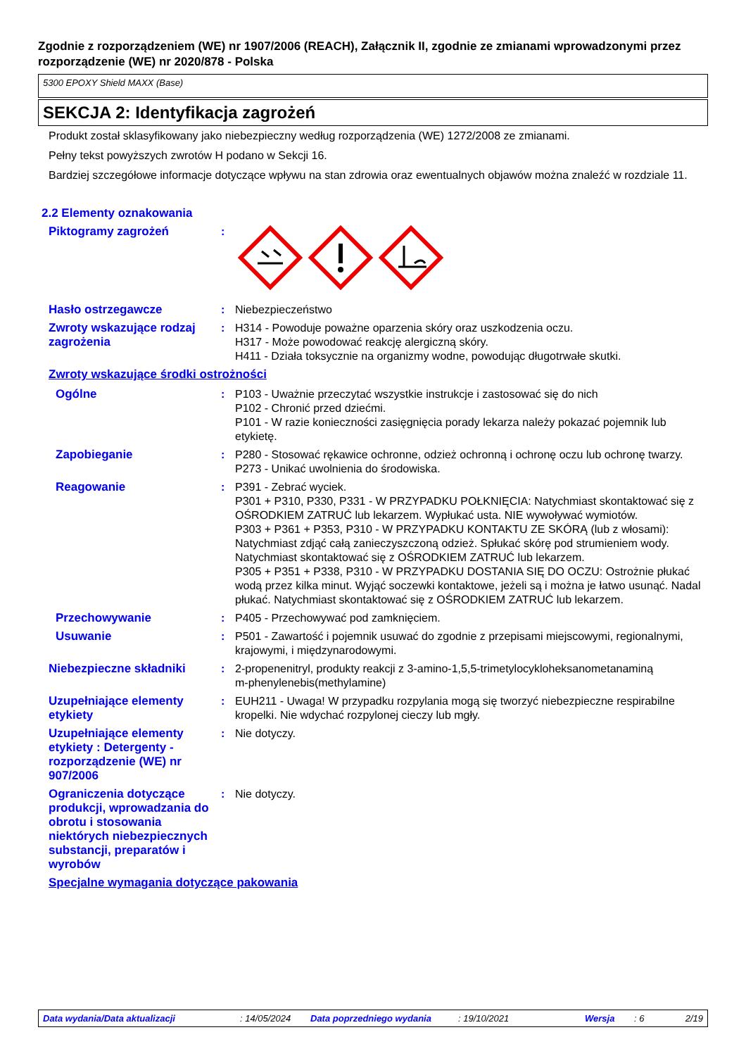Zgodnie z rozporządzeniem (WE) nr 1907/2006 (REACH), Załącznik II, zgodnie ze zmianami wprowadzonymi przez rozporządzenie (WE) nr 2020/878 - Polska
5300 EPOXY Shield MAXX (Base)
SEKCJA 2: Identyfikacja zagrożeń
Produkt został sklasyfikowany jako niebezpieczny według rozporządzenia (WE) 1272/2008 ze zmianami.
Pełny tekst powyższych zwrotów H podano w Sekcji 16.
Bardziej szczegółowe informacje dotyczące wpływu na stan zdrowia oraz ewentualnych objawów można znaleźć w rozdziale 11.
2.2 Elementy oznakowania
Piktogramy zagrożeń :
Hasło ostrzegawcze : Niebezpieczeństwo
Zwroty wskazujące rodzaj zagrożenia
: H314 - Powoduje poważne oparzenia skóry oraz uszkodzenia oczu.
H317 - Może powodować reakcję alergiczną skóry.
H411 - Działa toksycznie na organizmy wodne, powodując długotrwałe skutki.
Zwroty wskazujące środki ostrożności
Ogólne : P103 - Uważnie przeczytać wszystkie instrukcje i zastosować się do nich
P102 - Chronić przed dziećmi.
P101 - W razie konieczności zasięgnięcia porady lekarza należy pokazać pojemnik lub etykietę.
Zapobieganie : P280 - Stosować rękawice ochronne, odzież ochronną i ochronę oczu lub ochronę twarzy.
P273 - Unikać uwolnienia do środowiska.
Reagowanie : P391 - Zebrać wyciek.
P301 + P310, P330, P331 - W PRZYPADKU POŁKNIĘCIA: Natychmiast skontaktować się z OŚRODKIEM ZATRUĆ lub lekarzem. Wypłukać usta. NIE wywoływać wymiotów.
P303 + P361 + P353, P310 - W PRZYPADKU KONTAKTU ZE SKÓRĄ (lub z włosami): Natychmiast zdjąć całą zanieczyszczoną odzież. Spłukać skórę pod strumieniem wody. Natychmiast skontaktować się z OŚRODKIEM ZATRUĆ lub lekarzem.
P305 + P351 + P338, P310 - W PRZYPADKU DOSTANIA SIĘ DO OCZU: Ostrożnie płukać wodą przez kilka minut. Wyjąć soczewki kontaktowe, jeżeli są i można je łatwo usunąć. Nadal płukać. Natychmiast skontaktować się z OŚRODKIEM ZATRUĆ lub lekarzem.
Przechowywanie : P405 - Przechowywać pod zamknięciem.
Usuwanie : P501 - Zawartość i pojemnik usuwać do zgodnie z przepisami miejscowymi, regionalnymi, krajowymi, i międzynarodowymi.
Niebezpieczne składniki : 2-propenenitryl, produkty reakcji z 3-amino-1,5,5-trimetylocykloheksanometanaminą
m-phenylenebis(methylamine)
Uzupełniające elementy etykiety
: EUH211 - Uwaga! W przypadku rozpylania mogą się tworzyć niebezpieczne respirabilne kropelki. Nie wdychać rozpylonej cieczy lub mgły.
Uzupełniające elementy etykiety : Detergenty - rozporządzenie (WE) nr 907/2006
: Nie dotyczy.
Ograniczenia dotyczące produkcji, wprowadzania do obrotu i stosowania niektórych niebezpiecznych substancji, preparatów i wyrobów
: Nie dotyczy.
Specjalne wymagania dotyczące pakowania
Data wydania/Data aktualizacji: 14/05/2024 Data poprzedniego wydania: 19/10/2021 Wersja: 6 2/19